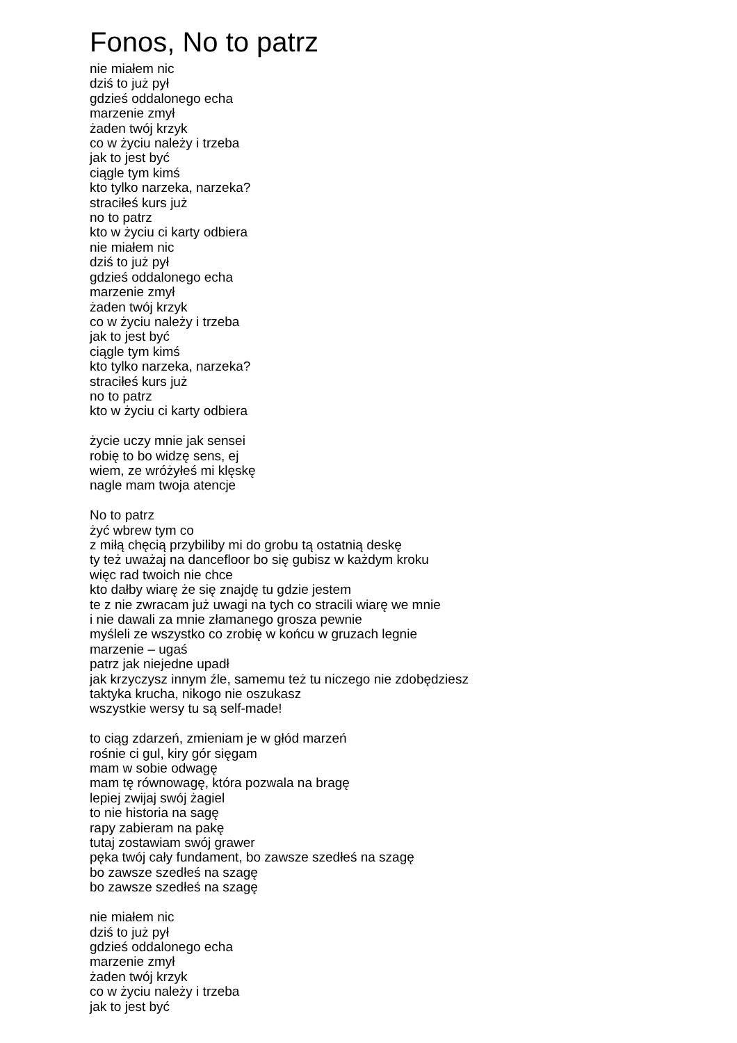Fonos, No to patrz
nie miałem nic
dziś to już pył
gdzieś oddalonego echa
marzenie zmył
żaden twój krzyk
co w życiu należy i trzeba
jak to jest być
ciągle tym kimś
kto tylko narzeka, narzeka?
straciłeś kurs już
no to patrz
kto w życiu ci karty odbiera
nie miałem nic
dziś to już pył
gdzieś oddalonego echa
marzenie zmył
żaden twój krzyk
co w życiu należy i trzeba
jak to jest być
ciągle tym kimś
kto tylko narzeka, narzeka?
straciłeś kurs już
no to patrz
kto w życiu ci karty odbiera
życie uczy mnie jak sensei
robię to bo widzę sens, ej
wiem, ze wróżyłeś mi klęskę
nagle mam twoja atencje
No to patrz
żyć wbrew tym co
z miłą chęcią przybiliby mi do grobu tą ostatnią deskę
ty też uważaj na dancefloor bo się gubisz w każdym kroku
więc rad twoich nie chce
kto dałby wiarę że się znajdę tu gdzie jestem
te z nie zwracam już uwagi na tych co stracili wiarę we mnie
i nie dawali za mnie złamanego grosza pewnie
myśleli ze wszystko co zrobię w końcu w gruzach legnie
marzenie – ugaś
patrz jak niejedne upadł
jak krzyczysz innym źle, samemu też tu niczego nie zdobędziesz
taktyka krucha, nikogo nie oszukasz
wszystkie wersy tu są self-made!
to ciąg zdarzeń, zmieniam je w głód marzeń
rośnie ci gul, kiry gór sięgam
mam w sobie odwagę
mam tę równowagę, która pozwala na bragę
lepiej zwijaj swój żagiel
to nie historia na sagę
rapy zabieram na pakę
tutaj zostawiam swój grawer
pęka twój cały fundament, bo zawsze szedłeś na szagę
bo zawsze szedłeś na szagę
bo zawsze szedłeś na szagę
nie miałem nic
dziś to już pył
gdzieś oddalonego echa
marzenie zmył
żaden twój krzyk
co w życiu należy i trzeba
jak to jest być